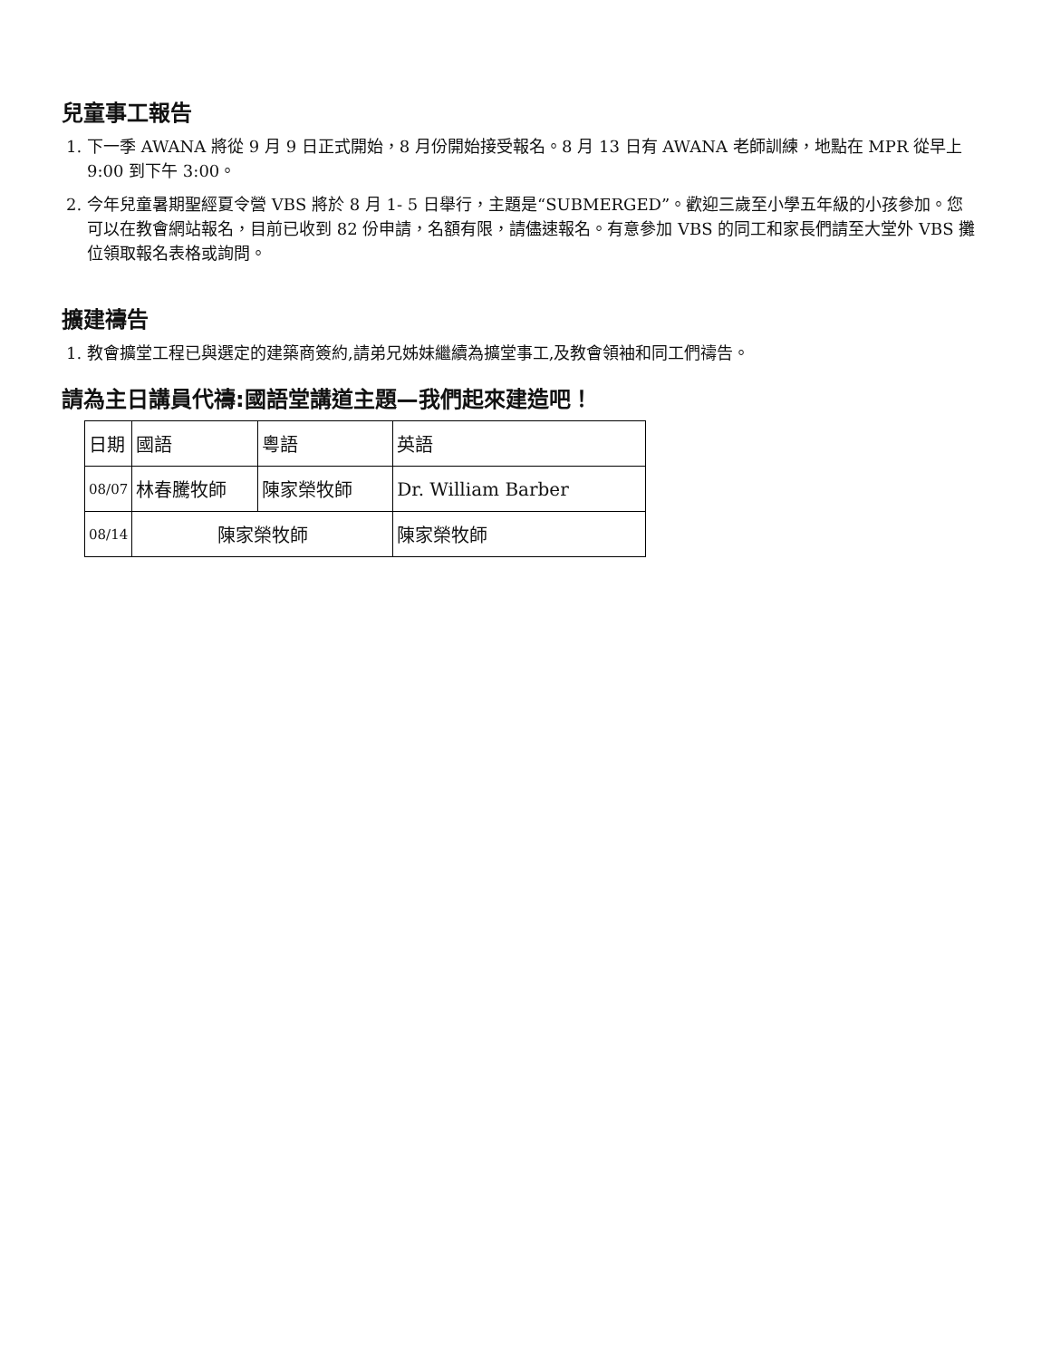兒童事工報告
1. 下一季 AWANA 將從 9 月 9 日正式開始，8 月份開始接受報名。8 月 13 日有 AWANA 老師訓練，地點在 MPR 從早上 9:00 到下午 3:00。
2. 今年兒童暑期聖經夏令營 VBS 將於 8 月 1- 5 日舉行，主題是“SUBMERGED”。歡迎三歲至小學五年級的小孩參加。您可以在教會網站報名，目前已收到 82 份申請，名額有限，請儘速報名。有意參加 VBS 的同工和家長們請至大堂外 VBS 攤位領取報名表格或詢問。
擴建禱告
1. 教會擴堂工程已與選定的建築商簽約,請弟兄姊妹繼續為擴堂事工,及教會領袖和同工們禱告。
請為主日講員代禱:國語堂講道主題—我們起來建造吧！
| 日期 | 國語 | 粵語 | 英語 |
| 08/07 | 林春騰牧師 | 陳家榮牧師 | Dr. William Barber |
| 08/14 | 陳家榮牧師 | | 陳家榮牧師 |